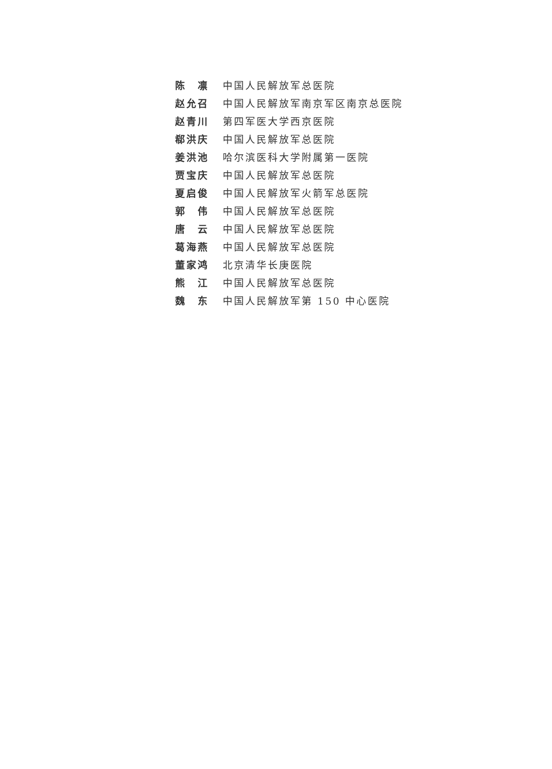陈　凛 中国人民解放军总医院
赵允召 中国人民解放军南京军区南京总医院
赵青川 第四军医大学西京医院
郗洪庆 中国人民解放军总医院
姜洪池 哈尔滨医科大学附属第一医院
贾宝庆 中国人民解放军总医院
夏启俊 中国人民解放军火箭军总医院
郭　伟 中国人民解放军总医院
唐　云 中国人民解放军总医院
葛海燕 中国人民解放军总医院
董家鸿 北京清华长庚医院
熊　江 中国人民解放军总医院
魏　东 中国人民解放军第 150 中心医院